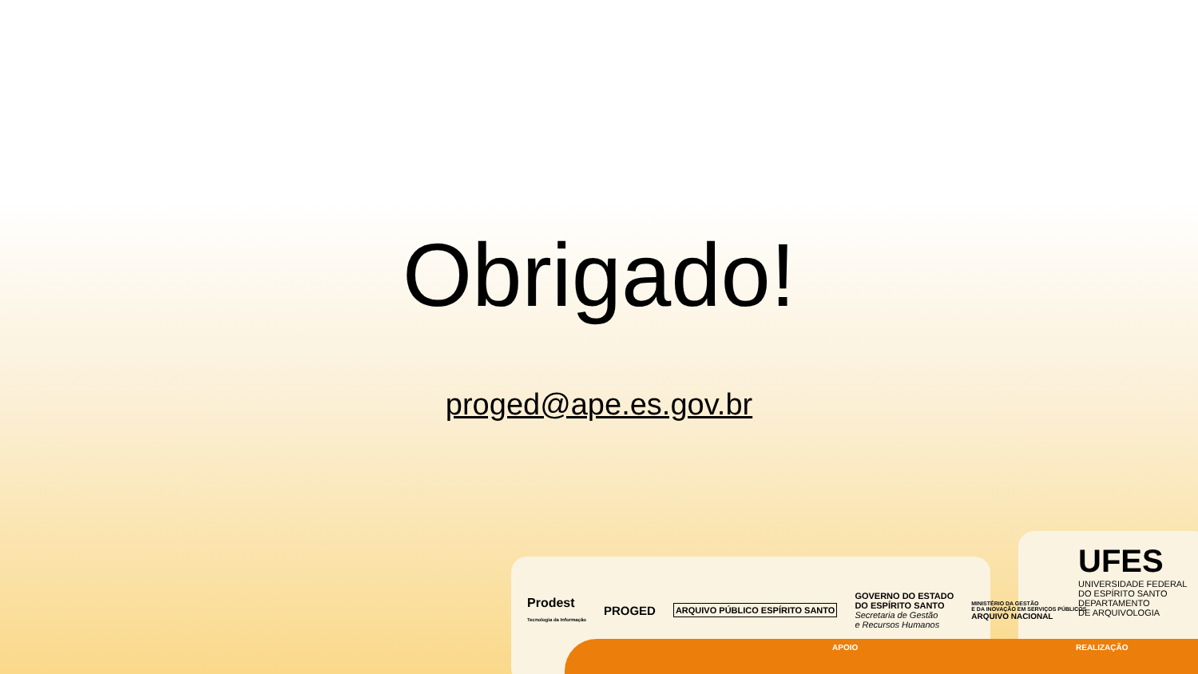Obrigado!
proged@ape.es.gov.br
Prodest
Tecnologia da Informação PROGED ARQUIVO PÚBLICO ESPÍRITO SANTO GOVERNO DO ESTADO
DO ESPÍRITO SANTO
Secretaria de Gestão
e Recursos Humanos MINISTÉRIO DA GESTÃO
E DA INOVAÇÃO EM SERVIÇOS PÚBLICOS
ARQUIVO NACIONAL
UFES
UNIVERSIDADE FEDERAL
DO ESPÍRITO SANTO
DEPARTAMENTO
DE ARQUIVOLOGIA
APOIO REALIZAÇÃO